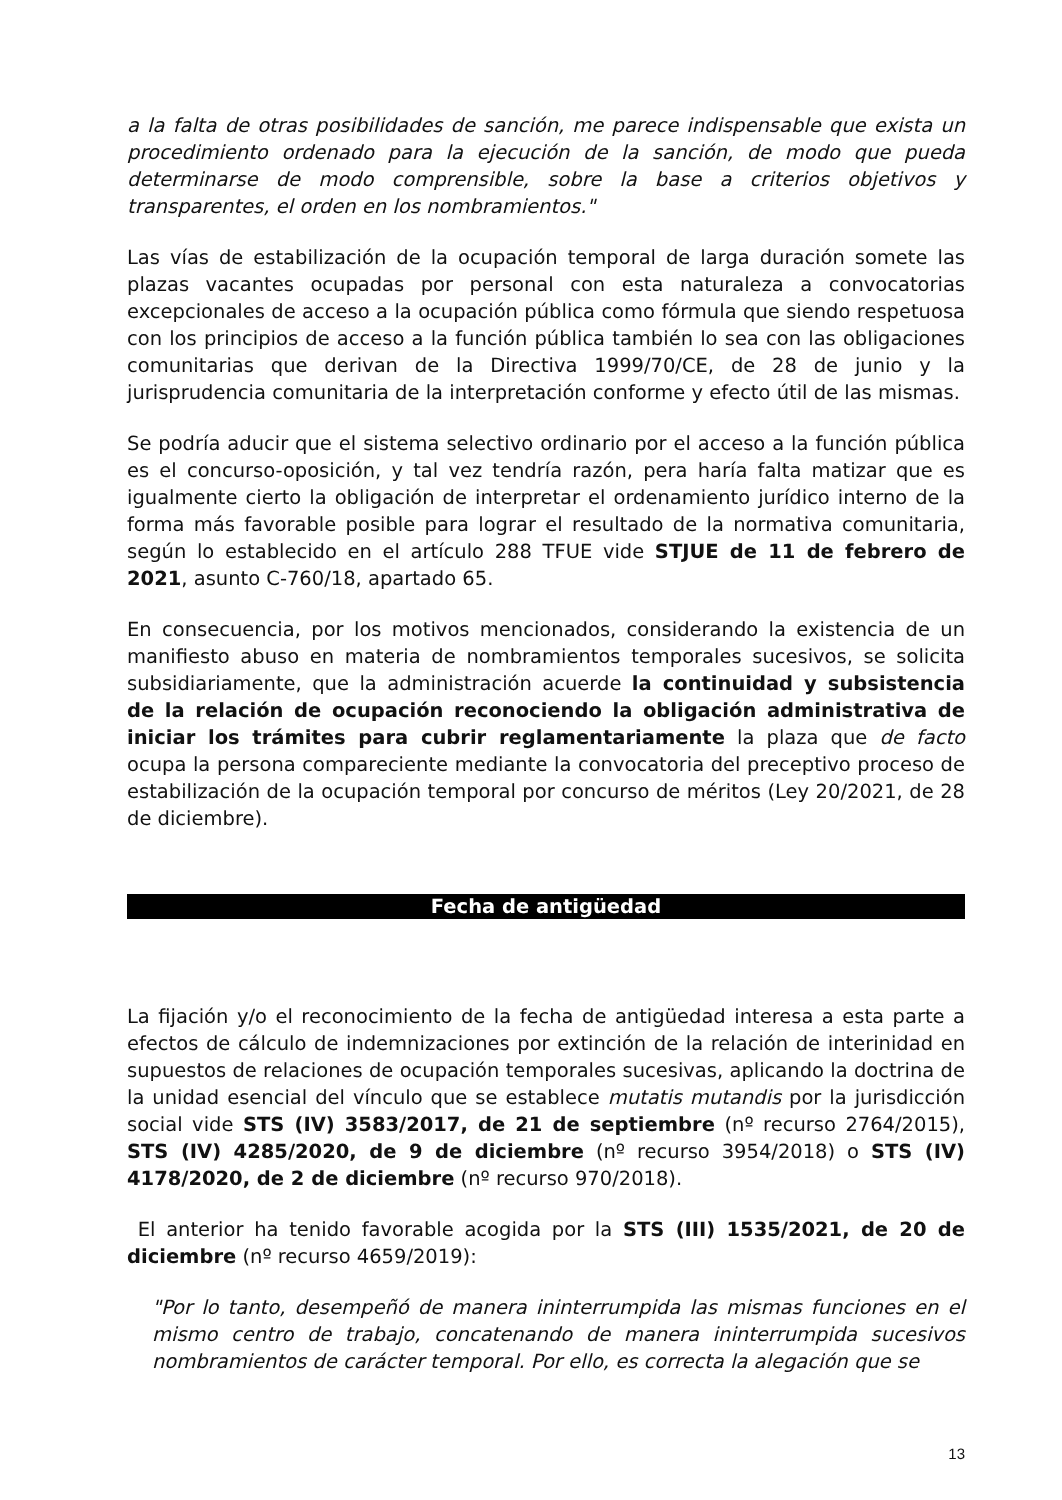a la falta de otras posibilidades de sanción, me parece indispensable que exista un procedimiento ordenado para la ejecución de la sanción, de modo que pueda determinarse de modo comprensible, sobre la base a criterios objetivos y transparentes, el orden en los nombramientos."
Las vías de estabilización de la ocupación temporal de larga duración somete las plazas vacantes ocupadas por personal con esta naturaleza a convocatorias excepcionales de acceso a la ocupación pública como fórmula que siendo respetuosa con los principios de acceso a la función pública también lo sea con las obligaciones comunitarias que derivan de la Directiva 1999/70/CE, de 28 de junio y la jurisprudencia comunitaria de la interpretación conforme y efecto útil de las mismas.
Se podría aducir que el sistema selectivo ordinario por el acceso a la función pública es el concurso-oposición, y tal vez tendría razón, pera haría falta matizar que es igualmente cierto la obligación de interpretar el ordenamiento jurídico interno de la forma más favorable posible para lograr el resultado de la normativa comunitaria, según lo establecido en el artículo 288 TFUE vide STJUE de 11 de febrero de 2021, asunto C-760/18, apartado 65.
En consecuencia, por los motivos mencionados, considerando la existencia de un manifiesto abuso en materia de nombramientos temporales sucesivos, se solicita subsidiariamente, que la administración acuerde la continuidad y subsistencia de la relación de ocupación reconociendo la obligación administrativa de iniciar los trámites para cubrir reglamentariamente la plaza que de facto ocupa la persona compareciente mediante la convocatoria del preceptivo proceso de estabilización de la ocupación temporal por concurso de méritos (Ley 20/2021, de 28 de diciembre).
Fecha de antigüedad
La fijación y/o el reconocimiento de la fecha de antigüedad interesa a esta parte a efectos de cálculo de indemnizaciones por extinción de la relación de interinidad en supuestos de relaciones de ocupación temporales sucesivas, aplicando la doctrina de la unidad esencial del vínculo que se establece mutatis mutandis por la jurisdicción social vide STS (IV) 3583/2017, de 21 de septiembre (nº recurso 2764/2015), STS (IV) 4285/2020, de 9 de diciembre (nº recurso 3954/2018) o STS (IV) 4178/2020, de 2 de diciembre (nº recurso 970/2018).
El anterior ha tenido favorable acogida por la STS (III) 1535/2021, de 20 de diciembre (nº recurso 4659/2019):
"Por lo tanto, desempeñó de manera ininterrumpida las mismas funciones en el mismo centro de trabajo, concatenando de manera ininterrumpida sucesivos nombramientos de carácter temporal. Por ello, es correcta la alegación que se
13